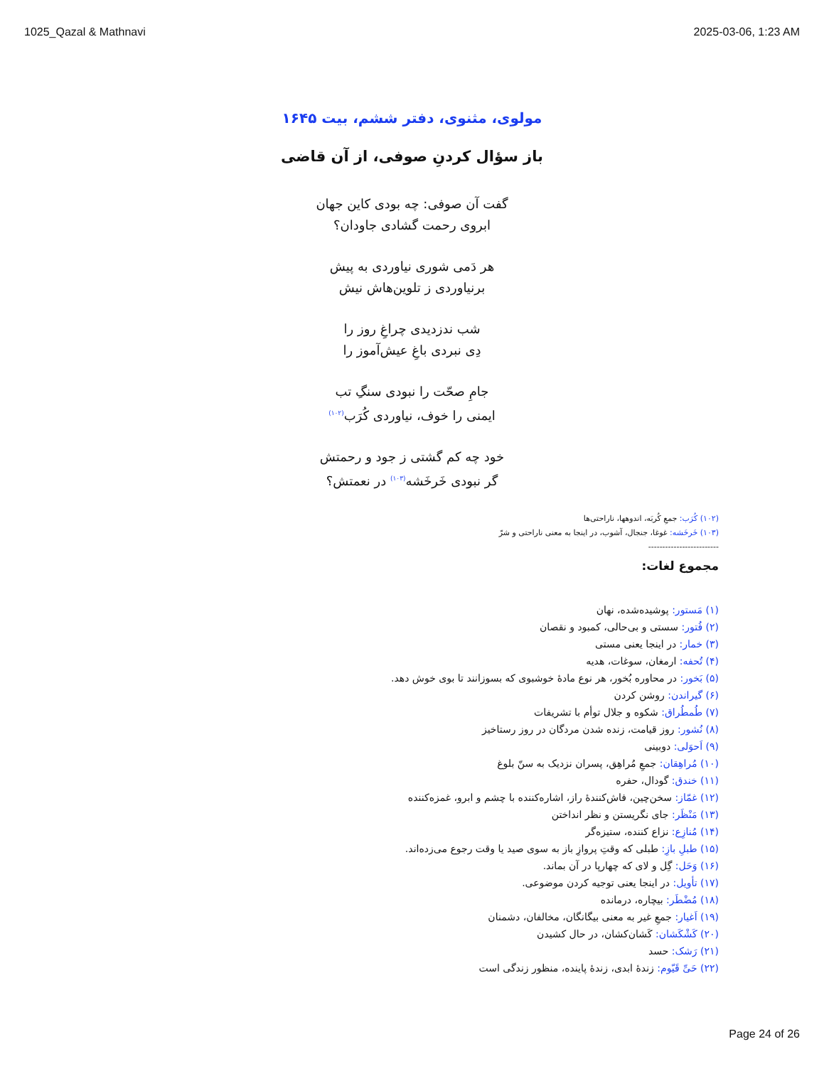1025_Qazal & Mathnavi 2025-03-06, 1:23 AM
مولوی، مثنوی، دفتر ششم، بیت ۱۶۴۵
باز سؤال کردنِ صوفی، از آن قاضی
گفت آن صوفی: چه بودی کاین جهان
ابروی رحمت گشادی جاودان؟
هر دَمی شوری نیاوردی به پیش
برنیاوردی ز تلوین‌هاش نیش
شب ندزدیدی چراغِ روز را
دِی نبردی باغِ عیش‌آموز را
جامِ صحّت را نبودی سنگِ تب
ایمنی را خوف، نیاوردی کُرَب<sup>(۱۰۲)</sup>
خود چه کم گشتی ز جود و رحمتش
گر نبودی خَرخَشه<sup>(۱۰۳)</sup> در نعمتش؟
(۱۰۲) کُرَب: جمعِ کُربَه، اندوهها، ناراحتی‌ها
(۱۰۳) خَرخَشه: غوغا، جنجال، آشوب، در اینجا به معنی ناراحتی و شرّ
-------------------------
مجموع لغات:
(۱) مَستور: پوشیده‌شده، نهان
(۲) فُتور: سستی و بی‌حالی، کمبود و نقصان
(۳) خمار: در اینجا یعنی مستی
(۴) تُحفه: ارمغان، سوغات، هدیه
(۵) بَخور: در محاوره بُخور، هر نوع مادهٔ خوشبوی که بسوزانند تا بوی خوش دهد.
(۶) گیراندن: روشن کردن
(۷) طُمطُراق: شکوه و جلال توأم با تشریفات
(۸) نُشور: روز قیامت، زنده شدن مردگان در روز رستاخیز
(۹) اَحوَلی: دوبینی
(۱۰) مُراهِقان: جمعِ مُراهِق، پسران نزدیک به سنّ بلوغ
(۱۱) خندق: گودال، حفره
(۱۲) غمّاز: سخن‌چین، فاش‌کنندهٔ راز، اشاره‌کننده با چشم و ابرو، غمزه‌کننده
(۱۳) مَنْظَر: جای نگریستن و نظر انداختن
(۱۴) مُنازِع: نزاع کننده، ستیزه‌گر
(۱۵) طبلِ بازِ: طبلی که وقتِ پروازِ باز به سوی صید یا وقت رجوع می‌زده‌اند.
(۱۶) وَحَل: گِل و لای که چهارپا در آن بماند.
(۱۷) تأویل: در اینجا یعنی توجیه کردن موضوعی.
(۱۸) مُضْطَر: بیچاره، درمانده
(۱۹) اَغیار: جمعِ غیر به معنی بیگانگان، مخالفان، دشمنان
(۲۰) کَشْکَشان: کَشان‌کشان، در حال کشیدن
(۲۱) رَشک: حسد
(۲۲) حَیِّ قَیّوم: زندهٔ ابدی، زندهٔ پاینده، منظور زندگی است
Page 24 of 26